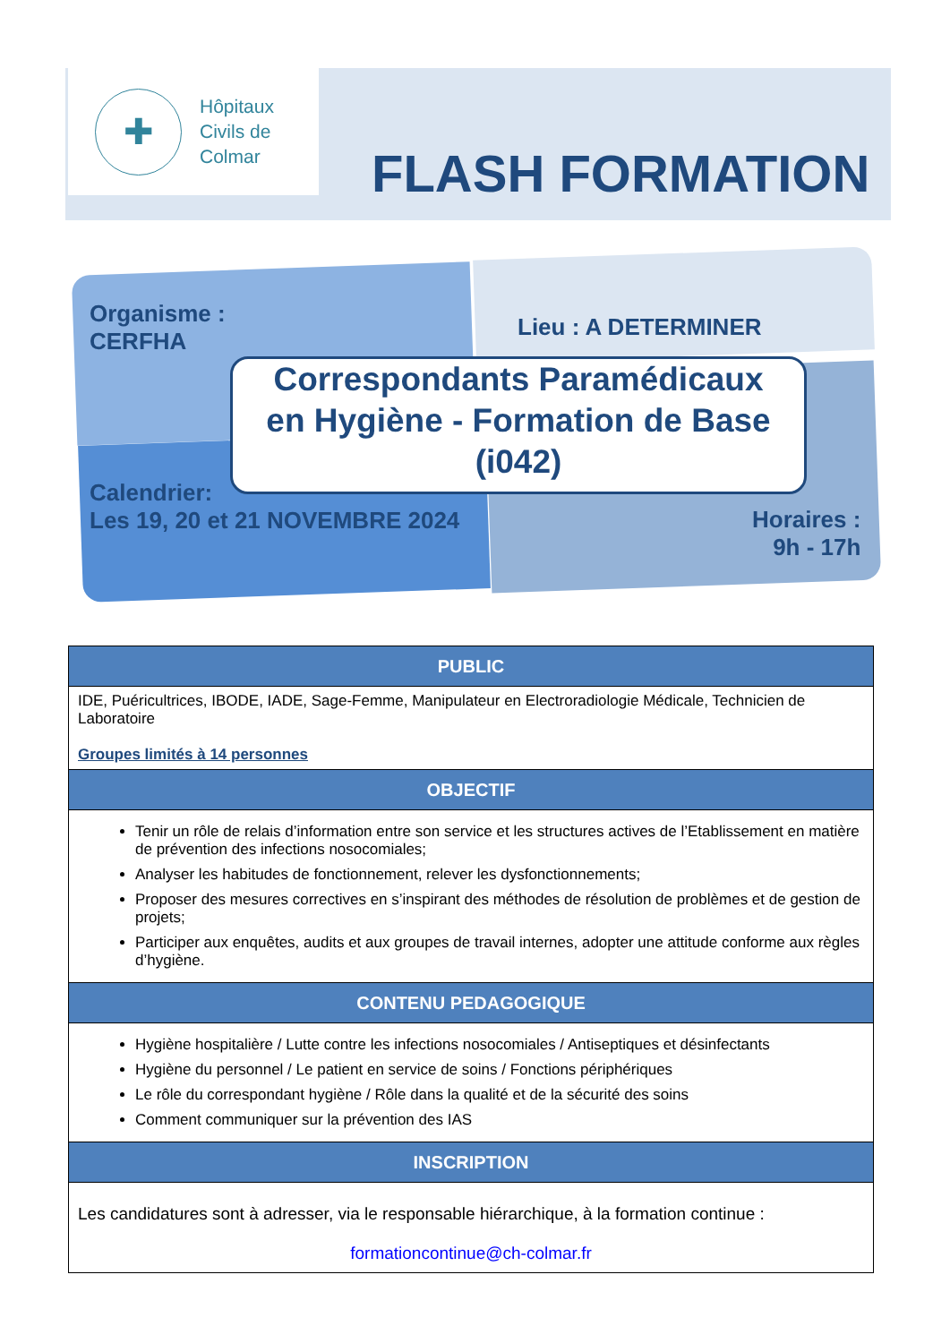✚
Hôpitaux
Civils de
Colmar
FLASH FORMATION
Organisme :
CERFHA
Lieu : A DETERMINER
Correspondants Paramédicaux
en Hygiène - Formation de Base
(i042)
Calendrier:
Les 19, 20 et 21 NOVEMBRE 2024
Horaires :
9h - 17h
| PUBLIC |
| --- |
| IDE, Puéricultrices, IBODE, IADE, Sage-Femme, Manipulateur en Electroradiologie Médicale, Technicien de Laboratoire Groupes limités à 14 personnes |
| OBJECTIF |
| Tenir un rôle de relais d’information entre son service et les structures actives de l’Etablissement en matière de prévention des infections nosocomiales; Analyser les habitudes de fonctionnement, relever les dysfonctionnements; Proposer des mesures correctives en s’inspirant des méthodes de résolution de problèmes et de gestion de projets; Participer aux enquêtes, audits et aux groupes de travail internes, adopter une attitude conforme aux règles d’hygiène. |
| CONTENU PEDAGOGIQUE |
| Hygiène hospitalière / Lutte contre les infections nosocomiales / Antiseptiques et désinfectants Hygiène du personnel / Le patient en service de soins / Fonctions périphériques Le rôle du correspondant hygiène / Rôle dans la qualité et de la sécurité des soins Comment communiquer sur la prévention des IAS |
| INSCRIPTION |
| Les candidatures sont à adresser, via le responsable hiérarchique, à la formation continue : formationcontinue@ch-colmar.fr |